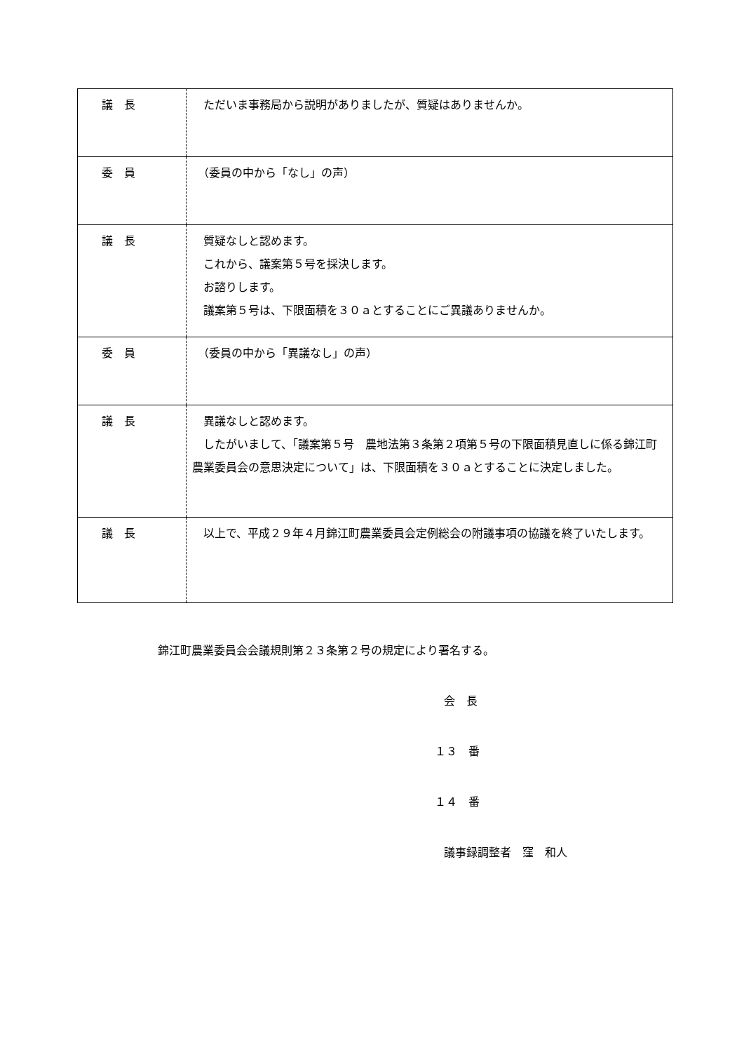| 議 長 | ただいま事務局から説明がありましたが、質疑はありませんか。 |
| 委 員 | （委員の中から「なし」の声） |
| 議 長 | 質疑なしと認めます。 これから、議案第５号を採決します。 お諮りします。 議案第５号は、下限面積を３０ａとすることにご異議ありませんか。 |
| 委 員 | （委員の中から「異議なし」の声） |
| 議 長 | 異議なしと認めます。 したがいまして、「議案第５号 農地法第３条第２項第５号の下限面積見直しに係る錦江町農業委員会の意思決定について」は、下限面積を３０ａとすることに決定しました。 |
| 議 長 | 以上で、平成２９年４月錦江町農業委員会定例総会の附議事項の協議を終了いたします。 |
錦江町農業委員会会議規則第２３条第２号の規定により署名する。
会　長
１３　番
１４　番
議事録調整者　窪　和人